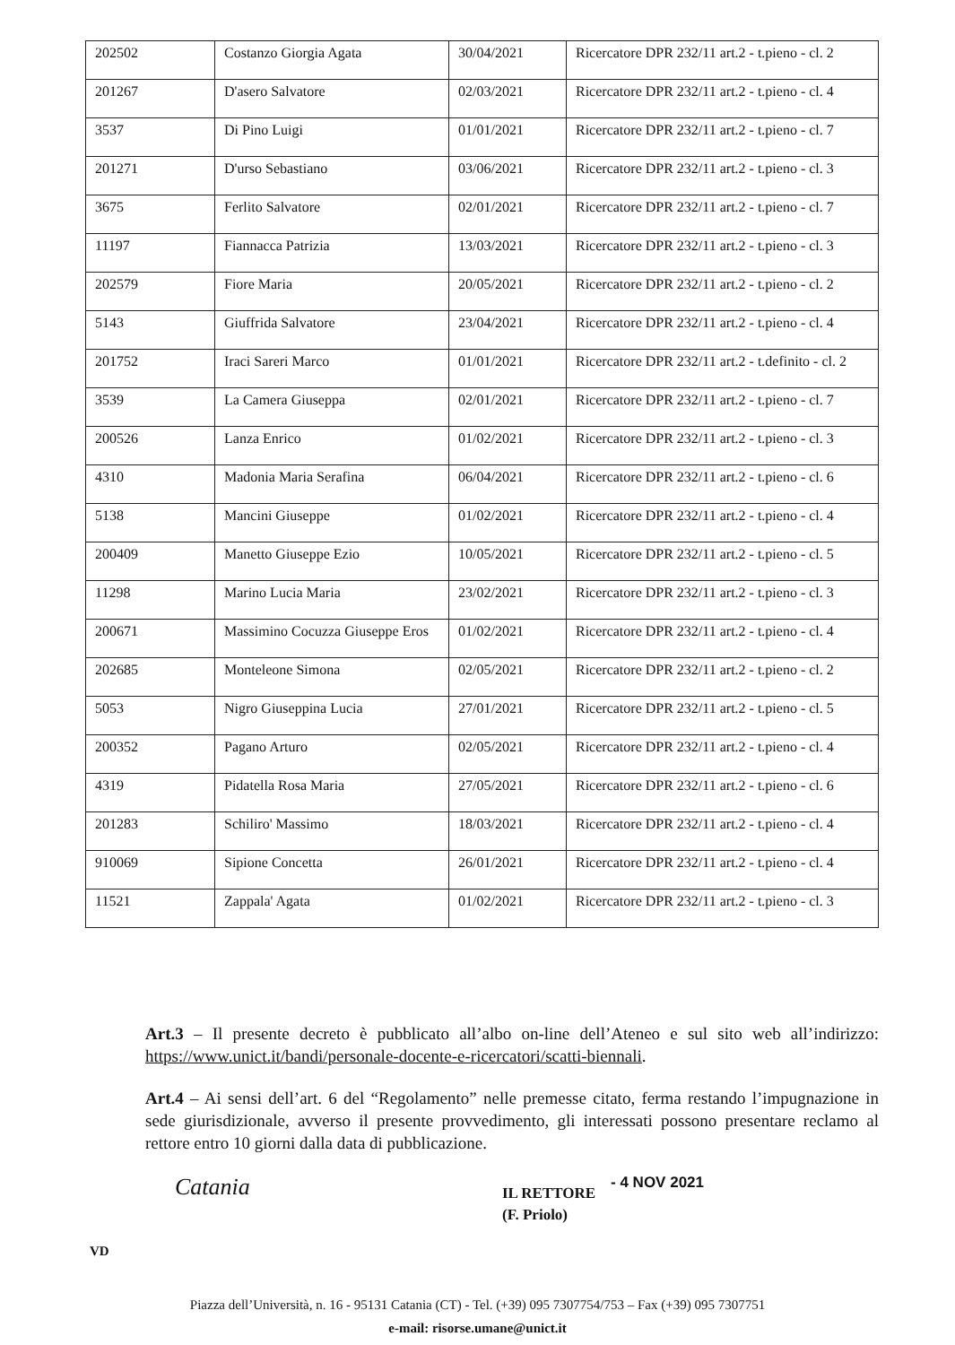| 202502 | Costanzo Giorgia Agata | 30/04/2021 | Ricercatore DPR 232/11 art.2 - t.pieno - cl. 2 |
| 201267 | D'asero Salvatore | 02/03/2021 | Ricercatore DPR 232/11 art.2 - t.pieno - cl. 4 |
| 3537 | Di Pino Luigi | 01/01/2021 | Ricercatore DPR 232/11 art.2 - t.pieno - cl. 7 |
| 201271 | D'urso Sebastiano | 03/06/2021 | Ricercatore DPR 232/11 art.2 - t.pieno - cl. 3 |
| 3675 | Ferlito Salvatore | 02/01/2021 | Ricercatore DPR 232/11 art.2 - t.pieno - cl. 7 |
| 11197 | Fiannacca Patrizia | 13/03/2021 | Ricercatore DPR 232/11 art.2 - t.pieno - cl. 3 |
| 202579 | Fiore Maria | 20/05/2021 | Ricercatore DPR 232/11 art.2 - t.pieno - cl. 2 |
| 5143 | Giuffrida Salvatore | 23/04/2021 | Ricercatore DPR 232/11 art.2 - t.pieno - cl. 4 |
| 201752 | Iraci Sareri Marco | 01/01/2021 | Ricercatore DPR 232/11 art.2 - t.definito - cl. 2 |
| 3539 | La Camera Giuseppa | 02/01/2021 | Ricercatore DPR 232/11 art.2 - t.pieno - cl. 7 |
| 200526 | Lanza Enrico | 01/02/2021 | Ricercatore DPR 232/11 art.2 - t.pieno - cl. 3 |
| 4310 | Madonia Maria Serafina | 06/04/2021 | Ricercatore DPR 232/11 art.2 - t.pieno - cl. 6 |
| 5138 | Mancini Giuseppe | 01/02/2021 | Ricercatore DPR 232/11 art.2 - t.pieno - cl. 4 |
| 200409 | Manetto Giuseppe Ezio | 10/05/2021 | Ricercatore DPR 232/11 art.2 - t.pieno - cl. 5 |
| 11298 | Marino Lucia Maria | 23/02/2021 | Ricercatore DPR 232/11 art.2 - t.pieno - cl. 3 |
| 200671 | Massimino Cocuzza Giuseppe Eros | 01/02/2021 | Ricercatore DPR 232/11 art.2 - t.pieno - cl. 4 |
| 202685 | Monteleone Simona | 02/05/2021 | Ricercatore DPR 232/11 art.2 - t.pieno - cl. 2 |
| 5053 | Nigro Giuseppina Lucia | 27/01/2021 | Ricercatore DPR 232/11 art.2 - t.pieno - cl. 5 |
| 200352 | Pagano Arturo | 02/05/2021 | Ricercatore DPR 232/11 art.2 - t.pieno - cl. 4 |
| 4319 | Pidatella Rosa Maria | 27/05/2021 | Ricercatore DPR 232/11 art.2 - t.pieno - cl. 6 |
| 201283 | Schiliro' Massimo | 18/03/2021 | Ricercatore DPR 232/11 art.2 - t.pieno - cl. 4 |
| 910069 | Sipione Concetta | 26/01/2021 | Ricercatore DPR 232/11 art.2 - t.pieno - cl. 4 |
| 11521 | Zappala' Agata | 01/02/2021 | Ricercatore DPR 232/11 art.2 - t.pieno - cl. 3 |
Art.3 – Il presente decreto è pubblicato all’albo on-line dell’Ateneo e sul sito web all’indirizzo: https://www.unict.it/bandi/personale-docente-e-ricercatori/scatti-biennali.
Art.4 – Ai sensi dell’art. 6 del “Regolamento” nelle premesse citato, ferma restando l’impugnazione in sede giurisdizionale, avverso il presente provvedimento, gli interessati possono presentare reclamo al rettore entro 10 giorni dalla data di pubblicazione.
Catania - 4 NOV 2021
IL RETTORE
(F. Priolo)
VD
Piazza dell’Università, n. 16 - 95131 Catania (CT) - Tel. (+39) 095 7307754/753 – Fax (+39) 095 7307751
e-mail: risorse.umane@unict.it